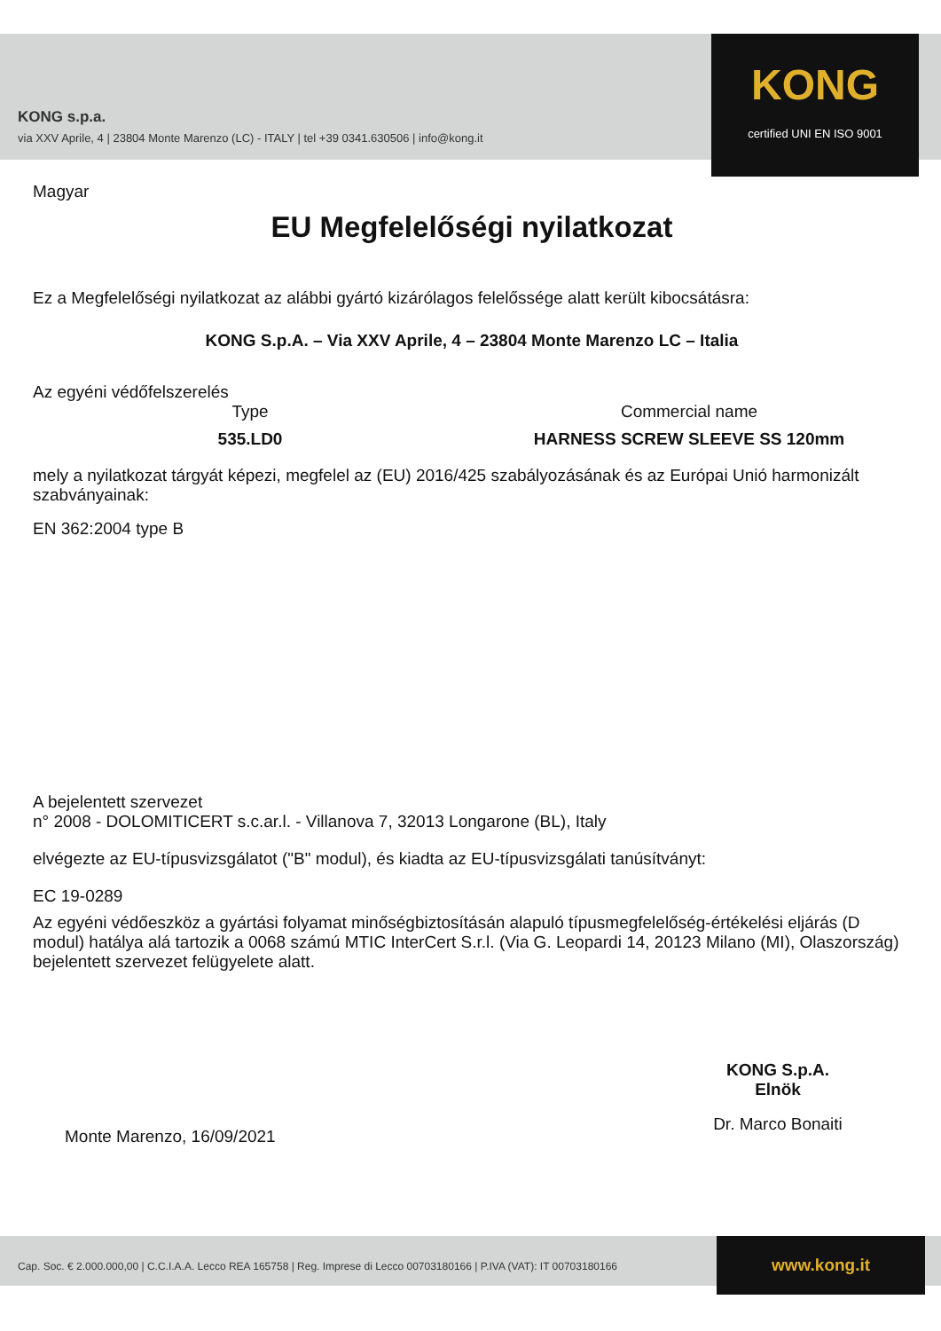KONG s.p.a.
via XXV Aprile, 4 | 23804 Monte Marenzo (LC) - ITALY | tel +39 0341.630506 | info@kong.it
KONG
certified UNI EN ISO 9001
Magyar
EU Megfelelőségi nyilatkozat
Ez a Megfelelőségi nyilatkozat az alábbi gyártó kizárólagos felelőssége alatt került kibocsátásra:
KONG S.p.A. – Via XXV Aprile, 4 – 23804 Monte Marenzo LC – Italia
Az egyéni védőfelszerelés
Type
535.LD0
Commercial name
HARNESS SCREW SLEEVE SS 120mm
mely a nyilatkozat tárgyát képezi, megfelel az (EU) 2016/425 szabályozásának és az Európai Unió harmonizált szabványainak:
EN 362:2004 type B
A bejelentett szervezet
n° 2008 - DOLOMITICERT s.c.ar.l. - Villanova 7, 32013 Longarone (BL), Italy
elvégezte az EU-típusvizsgálatot ("B" modul), és kiadta az EU-típusvizsgálati tanúsítványt:
EC 19-0289
Az egyéni védőeszköz a gyártási folyamat minőségbiztosításán alapuló típusmegfelelőség-értékelési eljárás (D modul) hatálya alá tartozik a 0068 számú MTIC InterCert S.r.l. (Via G. Leopardi 14, 20123 Milano (MI), Olaszország) bejelentett szervezet felügyelete alatt.
Monte Marenzo, 16/09/2021
KONG S.p.A.
Elnök
Dr. Marco Bonaiti
Cap. Soc. € 2.000.000,00 | C.C.I.A.A. Lecco REA 165758 | Reg. Imprese di Lecco 00703180166 | P.IVA (VAT): IT 00703180166
www.kong.it